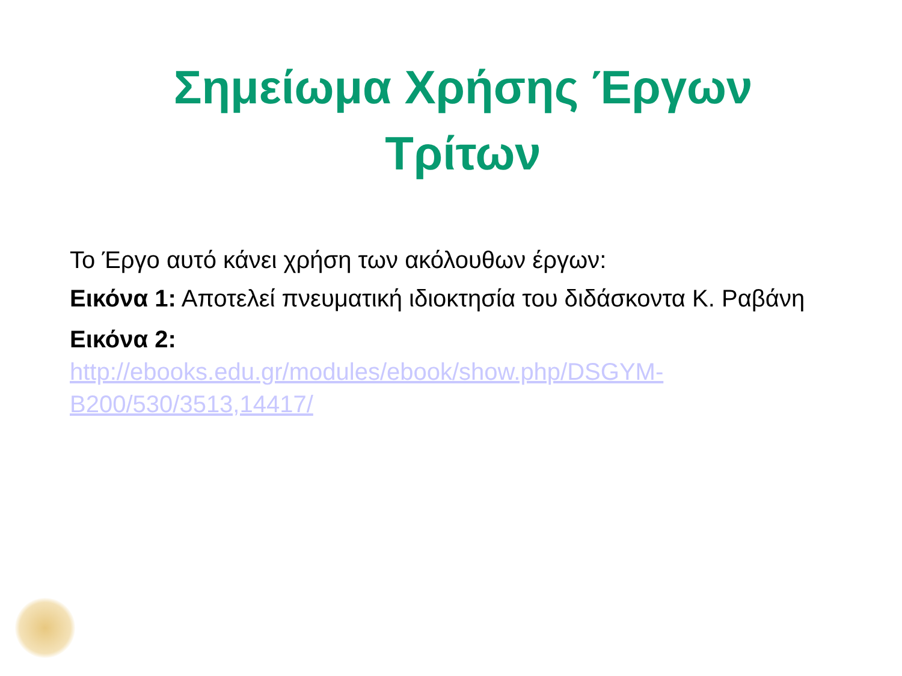Σημείωμα Χρήσης Έργων
Τρίτων
Το Έργο αυτό κάνει χρήση των ακόλουθων έργων:
Εικόνα 1: Αποτελεί πνευματική ιδιοκτησία του διδάσκοντα Κ. Ραβάνη
Εικόνα 2:
http://ebooks.edu.gr/modules/ebook/show.php/DSGYM-B200/530/3513,14417/